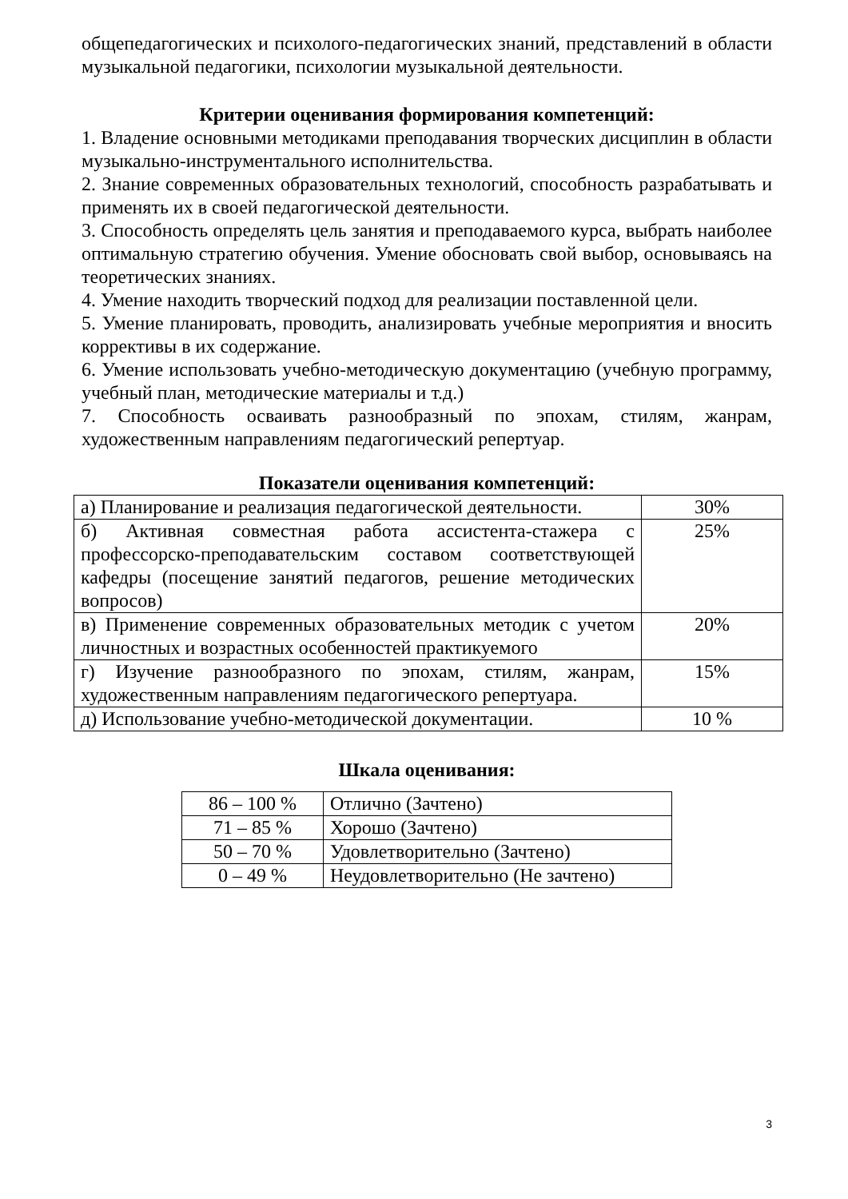общепедагогических и психолого-педагогических знаний, представлений в области музыкальной педагогики, психологии музыкальной деятельности.
Критерии оценивания формирования компетенций:
1. Владение основными методиками преподавания творческих дисциплин в области музыкально-инструментального исполнительства.
2. Знание современных образовательных технологий, способность разрабатывать и применять их в своей педагогической деятельности.
3. Способность определять цель занятия и преподаваемого курса, выбрать наиболее оптимальную стратегию обучения. Умение обосновать свой выбор, основываясь на теоретических знаниях.
4. Умение находить творческий подход для реализации поставленной цели.
5. Умение планировать, проводить, анализировать учебные мероприятия и вносить коррективы в их содержание.
6. Умение использовать учебно-методическую документацию (учебную программу, учебный план, методические материалы и т.д.)
7. Способность осваивать разнообразный по эпохам, стилям, жанрам, художественным направлениям педагогический репертуар.
Показатели оценивания компетенций:
| а) Планирование и реализация педагогической деятельности. | 30% |
| б) Активная совместная работа ассистента-стажера с профессорско-преподавательским составом соответствующей кафедры (посещение занятий педагогов, решение методических вопросов) | 25% |
| в) Применение современных образовательных методик с учетом личностных и возрастных особенностей практикуемого | 20% |
| г) Изучение разнообразного по эпохам, стилям, жанрам, художественным направлениям педагогического репертуара. | 15% |
| д) Использование учебно-методической документации. | 10 % |
Шкала оценивания:
| 86 – 100 % | Отлично (Зачтено) |
| 71 – 85 % | Хорошо (Зачтено) |
| 50 – 70 % | Удовлетворительно (Зачтено) |
| 0 – 49 % | Неудовлетворительно (Не зачтено) |
3